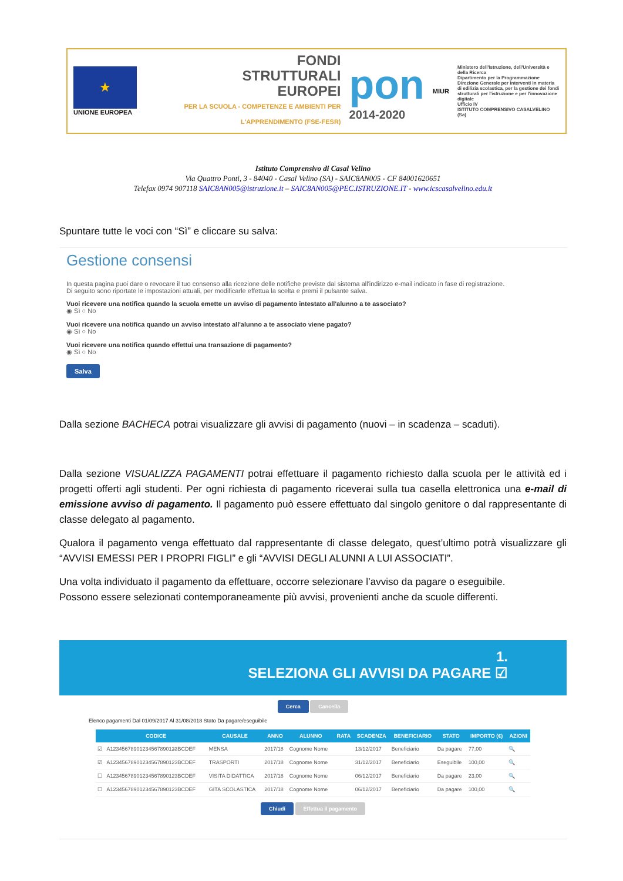★
UNIONE EUROPEA
FONDI
STRUTTURALI
EUROPEI
PER LA SCUOLA - COMPETENZE E AMBIENTI PER L'APPRENDIMENTO (FSE-FESR)
pon
2014-2020
MIUR
Ministero dell'Istruzione, dell'Università e della Ricerca
Dipartimento per la Programmazione
Direzione Generale per interventi in materia di edilizia scolastica, per la gestione dei fondi strutturali per l'istruzione e per l'innovazione digitale
Ufficio IV
ISTITUTO COMPRENSIVO CASALVELINO (Sa)
Istituto Comprensivo di Casal Velino
Via Quattro Ponti, 3 - 84040 - Casal Velino (SA) - SAIC8AN005 - CF 84001620651
Telefax 0974 907118 SAIC8AN005@istruzione.it – SAIC8AN005@PEC.ISTRUZIONE.IT - www.icscasalvelino.edu.it
Spuntare tutte le voci con “Sì” e cliccare su salva:
Gestione consensi
In questa pagina puoi dare o revocare il tuo consenso alla ricezione delle notifiche previste dal sistema all'indirizzo e-mail indicato in fase di registrazione.
Di seguito sono riportate le impostazioni attuali, per modificarle effettua la scelta e premi il pulsante salva.
Vuoi ricevere una notifica quando la scuola emette un avviso di pagamento intestato all'alunno a te associato?
◉ Sì ○ No
Vuoi ricevere una notifica quando un avviso intestato all'alunno a te associato viene pagato?
◉ Sì ○ No
Vuoi ricevere una notifica quando effettui una transazione di pagamento?
◉ Sì ○ No
Salva
Dalla sezione BACHECA potrai visualizzare gli avvisi di pagamento (nuovi – in scadenza – scaduti).
Dalla sezione VISUALIZZA PAGAMENTI potrai effettuare il pagamento richiesto dalla scuola per le attività ed i progetti offerti agli studenti. Per ogni richiesta di pagamento riceverai sulla tua casella elettronica una e-mail di emissione avviso di pagamento. Il pagamento può essere effettuato dal singolo genitore o dal rappresentante di classe delegato al pagamento.
Qualora il pagamento venga effettuato dal rappresentante di classe delegato, quest’ultimo potrà visualizzare gli “AVVISI EMESSI PER I PROPRI FIGLI” e gli “AVVISI DEGLI ALUNNI A LUI ASSOCIATI”.
Una volta individuato il pagamento da effettuare, occorre selezionare l’avviso da pagare o eseguibile.
Possono essere selezionati contemporaneamente più avvisi, provenienti anche da scuole differenti.
1.
SELEZIONA GLI AVVISI DA PAGARE ☑
Cerca Cancella
Elenco pagamenti Dal 01/09/2017 Al 31/08/2018 Stato Da pagare/eseguibile
| | CODICE | CAUSALE | ANNO | ALUNNO | RATA | SCADENZA | BENEFICIARIO | STATO | IMPORTO (€) | AZIONI |
| --- | --- | --- | --- | --- | --- | --- | --- | --- | --- | --- |
| ☑ | A1234567890123456789012̶3BCDEF | MENSA | 2017/18 | Cognome Nome | | 13/12/2017 | Beneficiario | Da pagare | 77,00 | 🔍 |
| ☑ | A12345678901234567890123BCDEF | TRASPORTI | 2017/18 | Cognome Nome | | 31/12/2017 | Beneficiario | Eseguibile | 100,00 | 🔍 |
| ☐ | A12345678901234567890123BCDEF | VISITA DIDATTICA | 2017/18 | Cognome Nome | | 06/12/2017 | Beneficiario | Da pagare | 23,00 | 🔍 |
| ☐ | A12345678901234567890123BCDEF | GITA SCOLASTICA | 2017/18 | Cognome Nome | | 06/12/2017 | Beneficiario | Da pagare | 100,00 | 🔍 |
Chiudi Effettua il pagamento